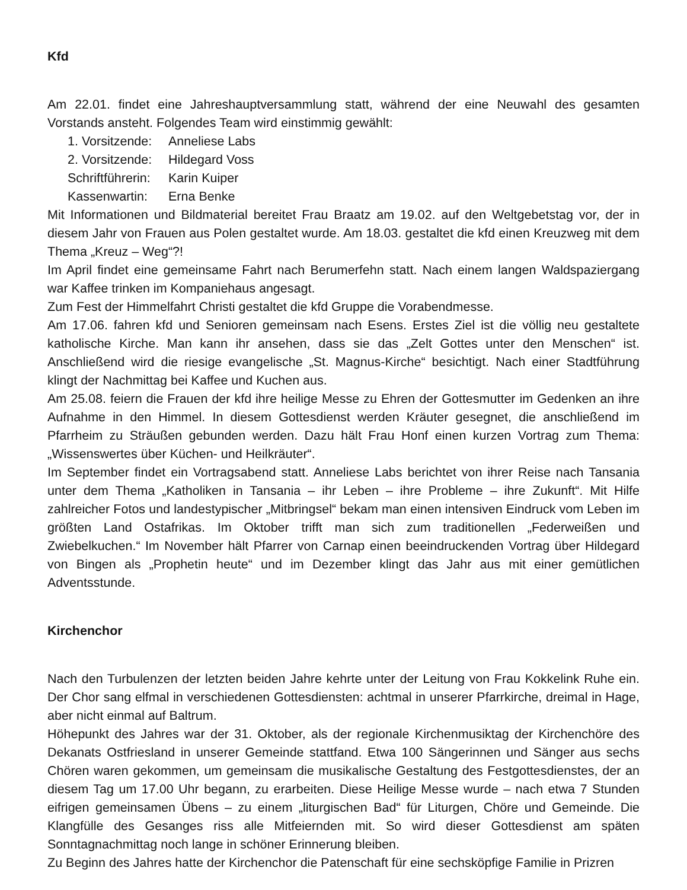Kfd
Am 22.01. findet eine Jahreshauptversammlung statt, während der eine Neuwahl des gesamten Vorstands ansteht. Folgendes Team wird einstimmig gewählt:
1. Vorsitzende: Anneliese Labs
2. Vorsitzende: Hildegard Voss
Schriftführerin: Karin Kuiper
Kassenwartin: Erna Benke
Mit Informationen und Bildmaterial bereitet Frau Braatz am 19.02. auf den Weltgebetstag vor, der in diesem Jahr von Frauen aus Polen gestaltet wurde. Am 18.03. gestaltet die kfd einen Kreuzweg mit dem Thema „Kreuz – Weg“?!
Im April findet eine gemeinsame Fahrt nach Berumerfehn statt. Nach einem langen Waldspaziergang war Kaffee trinken im Kompaniehaus angesagt.
Zum Fest der Himmelfahrt Christi gestaltet die kfd Gruppe die Vorabendmesse.
Am 17.06. fahren kfd und Senioren gemeinsam nach Esens. Erstes Ziel ist die völlig neu gestaltete katholische Kirche. Man kann ihr ansehen, dass sie das „Zelt Gottes unter den Menschen“ ist. Anschließend wird die riesige evangelische „St. Magnus-Kirche“ besichtigt. Nach einer Stadtführung klingt der Nachmittag bei Kaffee und Kuchen aus.
Am 25.08. feiern die Frauen der kfd ihre heilige Messe zu Ehren der Gottesmutter im Gedenken an ihre Aufnahme in den Himmel. In diesem Gottesdienst werden Kräuter gesegnet, die anschließend im Pfarrheim zu Sträußen gebunden werden. Dazu hält Frau Honf einen kurzen Vortrag zum Thema: „Wissenswertes über Küchen- und Heilkräuter“.
Im September findet ein Vortragsabend statt. Anneliese Labs berichtet von ihrer Reise nach Tansania unter dem Thema „Katholiken in Tansania – ihr Leben – ihre Probleme – ihre Zukunft“. Mit Hilfe zahlreicher Fotos und landestypischer „Mitbringsel“ bekam man einen intensiven Eindruck vom Leben im größten Land Ostafrikas. Im Oktober trifft man sich zum traditionellen „Federweißen und Zwiebelkuchen.“ Im November hält Pfarrer von Carnap einen beeindruckenden Vortrag über Hildegard von Bingen als „Prophetin heute“ und im Dezember klingt das Jahr aus mit einer gemütlichen Adventsstunde.
Kirchenchor
Nach den Turbulenzen der letzten beiden Jahre kehrte unter der Leitung von Frau Kokkelink Ruhe ein. Der Chor sang elfmal in verschiedenen Gottesdiensten: achtmal in unserer Pfarrkirche, dreimal in Hage, aber nicht einmal auf Baltrum.
Höhepunkt des Jahres war der 31. Oktober, als der regionale Kirchenmusiktag der Kirchenchöre des Dekanats Ostfriesland in unserer Gemeinde stattfand. Etwa 100 Sängerinnen und Sänger aus sechs Chören waren gekommen, um gemeinsam die musikalische Gestaltung des Festgottesdienstes, der an diesem Tag um 17.00 Uhr begann, zu erarbeiten. Diese Heilige Messe wurde – nach etwa 7 Stunden eifrigen gemeinsamen Übens – zu einem „liturgischen Bad“ für Liturgen, Chöre und Gemeinde. Die Klangfülle des Gesanges riss alle Mitfeiernden mit. So wird dieser Gottesdienst am späten Sonntagnachmittag noch lange in schöner Erinnerung bleiben.
Zu Beginn des Jahres hatte der Kirchenchor die Patenschaft für eine sechsköpfige Familie in Prizren